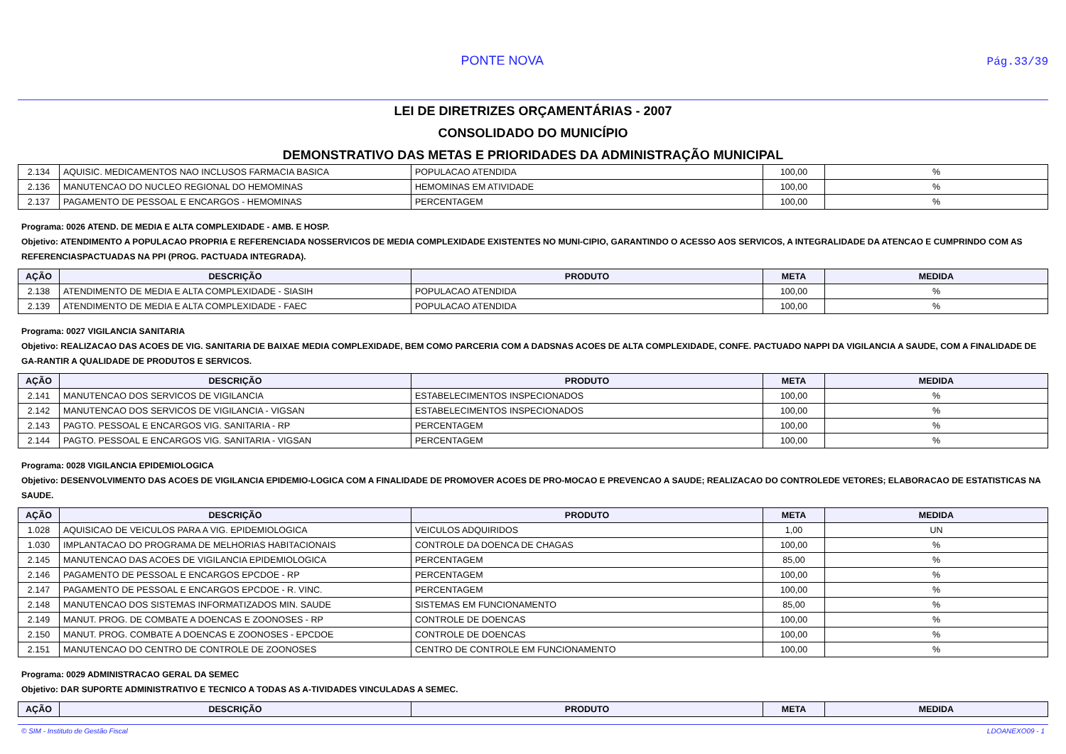PONTE NOVA Pág.33/39
LEI DE DIRETRIZES ORÇAMENTÁRIAS - 2007
CONSOLIDADO DO MUNICÍPIO
DEMONSTRATIVO DAS METAS E PRIORIDADES DA ADMINISTRAÇÃO MUNICIPAL
| 2.134 | AQUISIC. MEDICAMENTOS NAO INCLUSOS FARMACIA BASICA | POPULACAO ATENDIDA | 100,00 | % |
| 2.136 | MANUTENCAO DO NUCLEO REGIONAL DO HEMOMINAS | HEMOMINAS EM ATIVIDADE | 100,00 | % |
| 2.137 | PAGAMENTO DE PESSOAL E ENCARGOS - HEMOMINAS | PERCENTAGEM | 100,00 | % |
Programa: 0026 ATEND. DE MEDIA E ALTA COMPLEXIDADE - AMB. E HOSP.
Objetivo: ATENDIMENTO A POPULACAO PROPRIA E REFERENCIADA NOSSERVICOS DE MEDIA COMPLEXIDADE EXISTENTES NO MUNI-CIPIO, GARANTINDO O ACESSO AOS SERVICOS, A INTEGRALIDADE DA ATENCAO E CUMPRINDO COM AS REFERENCIASPACTUADAS NA PPI (PROG. PACTUADA INTEGRADA).
| AÇÃO | DESCRIÇÃO | PRODUTO | META | MEDIDA |
| --- | --- | --- | --- | --- |
| 2.138 | ATENDIMENTO DE MEDIA E ALTA COMPLEXIDADE - SIASIH | POPULACAO ATENDIDA | 100,00 | % |
| 2.139 | ATENDIMENTO DE MEDIA E ALTA COMPLEXIDADE - FAEC | POPULACAO ATENDIDA | 100,00 | % |
Programa: 0027 VIGILANCIA SANITARIA
Objetivo: REALIZACAO DAS ACOES DE VIG. SANITARIA DE BAIXAE MEDIA COMPLEXIDADE, BEM COMO PARCERIA COM A DADSNAS ACOES DE ALTA COMPLEXIDADE, CONFE. PACTUADO NAPPI DA VIGILANCIA A SAUDE, COM A FINALIDADE DE GA-RANTIR A QUALIDADE DE PRODUTOS E SERVICOS.
| AÇÃO | DESCRIÇÃO | PRODUTO | META | MEDIDA |
| --- | --- | --- | --- | --- |
| 2.141 | MANUTENCAO DOS SERVICOS DE VIGILANCIA | ESTABELECIMENTOS INSPECIONADOS | 100,00 | % |
| 2.142 | MANUTENCAO DOS SERVICOS DE VIGILANCIA - VIGSAN | ESTABELECIMENTOS INSPECIONADOS | 100,00 | % |
| 2.143 | PAGTO. PESSOAL E ENCARGOS VIG. SANITARIA - RP | PERCENTAGEM | 100,00 | % |
| 2.144 | PAGTO. PESSOAL E ENCARGOS VIG. SANITARIA - VIGSAN | PERCENTAGEM | 100,00 | % |
Programa: 0028 VIGILANCIA EPIDEMIOLOGICA
Objetivo: DESENVOLVIMENTO DAS ACOES DE VIGILANCIA EPIDEMIO-LOGICA COM A FINALIDADE DE PROMOVER ACOES DE PRO-MOCAO E PREVENCAO A SAUDE; REALIZACAO DO CONTROLEDE VETORES; ELABORACAO DE ESTATISTICAS NA SAUDE.
| AÇÃO | DESCRIÇÃO | PRODUTO | META | MEDIDA |
| --- | --- | --- | --- | --- |
| 1.028 | AQUISICAO DE VEICULOS PARA A VIG. EPIDEMIOLOGICA | VEICULOS ADQUIRIDOS | 1,00 | UN |
| 1.030 | IMPLANTACAO DO PROGRAMA DE MELHORIAS HABITACIONAIS | CONTROLE DA DOENCA DE CHAGAS | 100,00 | % |
| 2.145 | MANUTENCAO DAS ACOES DE VIGILANCIA EPIDEMIOLOGICA | PERCENTAGEM | 85,00 | % |
| 2.146 | PAGAMENTO DE PESSOAL E ENCARGOS EPCDOE - RP | PERCENTAGEM | 100,00 | % |
| 2.147 | PAGAMENTO DE PESSOAL E ENCARGOS EPCDOE - R. VINC. | PERCENTAGEM | 100,00 | % |
| 2.148 | MANUTENCAO DOS SISTEMAS INFORMATIZADOS MIN. SAUDE | SISTEMAS EM FUNCIONAMENTO | 85,00 | % |
| 2.149 | MANUT. PROG. DE COMBATE A DOENCAS E ZOONOSES - RP | CONTROLE DE DOENCAS | 100,00 | % |
| 2.150 | MANUT. PROG. COMBATE A DOENCAS E ZOONOSES - EPCDOE | CONTROLE DE DOENCAS | 100,00 | % |
| 2.151 | MANUTENCAO DO CENTRO DE CONTROLE DE ZOONOSES | CENTRO DE CONTROLE EM FUNCIONAMENTO | 100,00 | % |
Programa: 0029 ADMINISTRACAO GERAL DA SEMEC
Objetivo: DAR SUPORTE ADMINISTRATIVO E TECNICO A TODAS AS A-TIVIDADES VINCULADAS A SEMEC.
| AÇÃO | DESCRIÇÃO | PRODUTO | META | MEDIDA |
| --- | --- | --- | --- | --- |
© SIM - Instituto de Gestão Fiscal LDOANEXO09 - 1